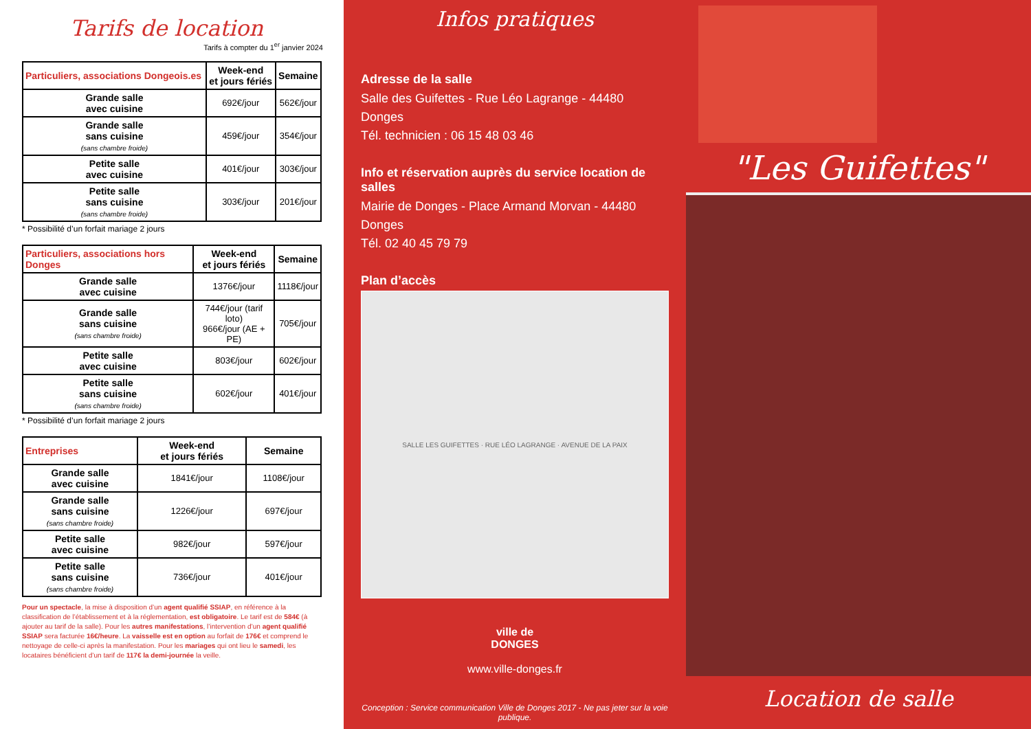Tarifs de location
Tarifs à compter du 1<sup>er</sup> janvier 2024
| Particuliers, associations Dongeois.es | Week-end et jours fériés | Semaine |
| --- | --- | --- |
| Grande salle avec cuisine | 692€/jour | 562€/jour |
| Grande salle sans cuisine (sans chambre froide) | 459€/jour | 354€/jour |
| Petite salle avec cuisine | 401€/jour | 303€/jour |
| Petite salle sans cuisine (sans chambre froide) | 303€/jour | 201€/jour |
* Possibilité d’un forfait mariage 2 jours
| Particuliers, associations hors Donges | Week-end et jours fériés | Semaine |
| --- | --- | --- |
| Grande salle avec cuisine | 1376€/jour | 1118€/jour |
| Grande salle sans cuisine (sans chambre froide) | 744€/jour (tarif loto) 966€/jour (AE + PE) | 705€/jour |
| Petite salle avec cuisine | 803€/jour | 602€/jour |
| Petite salle sans cuisine (sans chambre froide) | 602€/jour | 401€/jour |
* Possibilité d’un forfait mariage 2 jours
| Entreprises | Week-end et jours fériés | Semaine |
| --- | --- | --- |
| Grande salle avec cuisine | 1841€/jour | 1108€/jour |
| Grande salle sans cuisine (sans chambre froide) | 1226€/jour | 697€/jour |
| Petite salle avec cuisine | 982€/jour | 597€/jour |
| Petite salle sans cuisine (sans chambre froide) | 736€/jour | 401€/jour |
Pour un spectacle, la mise à disposition d’un agent qualifié SSIAP, en référence à la classification de l’établissement et à la réglementation, est obligatoire. Le tarif est de 584€ (à ajouter au tarif de la salle). Pour les autres manifestations, l’intervention d’un agent qualifié SSIAP sera facturée 16€/heure. La vaisselle est en option au forfait de 176€ et comprend le nettoyage de celle-ci après la manifestation. Pour les mariages qui ont lieu le samedi, les locataires bénéficient d’un tarif de 117€ la demi-journée la veille.
Infos pratiques
Adresse de la salle
Salle des Guifettes - Rue Léo Lagrange - 44480 Donges
Tél. technicien : 06 15 48 03 46
Info et réservation auprès du service location de salles
Mairie de Donges - Place Armand Morvan - 44480 Donges
Tél. 02 40 45 79 79
Plan d’accès
SALLE LES GUIFETTES · RUE LÉO LAGRANGE · AVENUE DE LA PAIX
ville de
DONGES
www.ville-donges.fr
Conception : Service communication Ville de Donges 2017 - Ne pas jeter sur la voie publique.
"Les Guifettes"
Location de salle